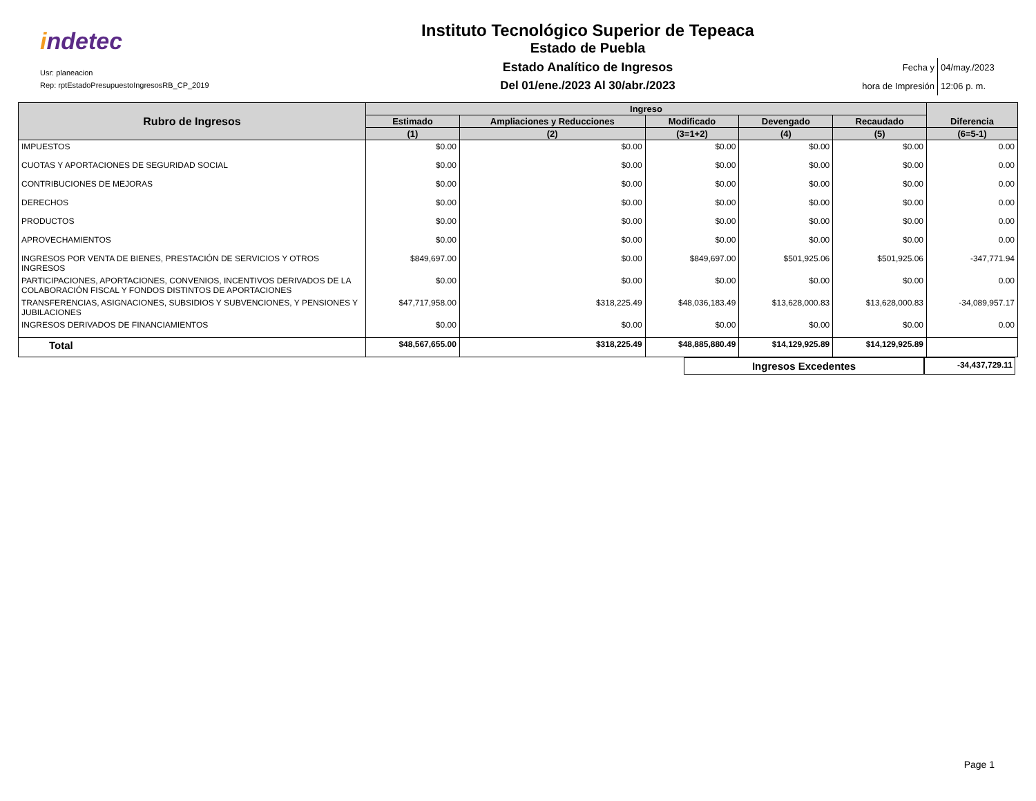indetec
Usr: planeacion
Rep: rptEstadoPresupuestoIngresosRB_CP_2019
Instituto Tecnológico Superior de Tepeaca
Estado de Puebla
Estado Analítico de Ingresos
Del 01/ene./2023 Al 30/abr./2023
Fecha y
04/may./2023
hora de Impresión
12:06 p. m.
| Rubro de Ingresos | Ingreso | | | | | Diferencia |
| --- | --- | --- | --- | --- | --- | --- |
| | Estimado | Ampliaciones y Reducciones | Modificado | Devengado | Recaudado | |
| | (1) | (2) | (3=1+2) | (4) | (5) | (6=5-1) |
| IMPUESTOS | $0.00 | $0.00 | $0.00 | $0.00 | $0.00 | 0.00 |
| CUOTAS Y APORTACIONES DE SEGURIDAD SOCIAL | $0.00 | $0.00 | $0.00 | $0.00 | $0.00 | 0.00 |
| CONTRIBUCIONES DE MEJORAS | $0.00 | $0.00 | $0.00 | $0.00 | $0.00 | 0.00 |
| DERECHOS | $0.00 | $0.00 | $0.00 | $0.00 | $0.00 | 0.00 |
| PRODUCTOS | $0.00 | $0.00 | $0.00 | $0.00 | $0.00 | 0.00 |
| APROVECHAMIENTOS | $0.00 | $0.00 | $0.00 | $0.00 | $0.00 | 0.00 |
| INGRESOS POR VENTA DE BIENES, PRESTACIÓN DE SERVICIOS Y OTROS INGRESOS | $849,697.00 | $0.00 | $849,697.00 | $501,925.06 | $501,925.06 | -347,771.94 |
| PARTICIPACIONES, APORTACIONES, CONVENIOS, INCENTIVOS DERIVADOS DE LA COLABORACIÓN FISCAL Y FONDOS DISTINTOS DE APORTACIONES | $0.00 | $0.00 | $0.00 | $0.00 | $0.00 | 0.00 |
| TRANSFERENCIAS, ASIGNACIONES, SUBSIDIOS Y SUBVENCIONES, Y PENSIONES Y JUBILACIONES | $47,717,958.00 | $318,225.49 | $48,036,183.49 | $13,628,000.83 | $13,628,000.83 | -34,089,957.17 |
| INGRESOS DERIVADOS DE FINANCIAMIENTOS | $0.00 | $0.00 | $0.00 | $0.00 | $0.00 | 0.00 |
| Total | $48,567,655.00 | $318,225.49 | $48,885,880.49 | $14,129,925.89 | $14,129,925.89 | |
Ingresos Excedentes
-34,437,729.11
Page 1